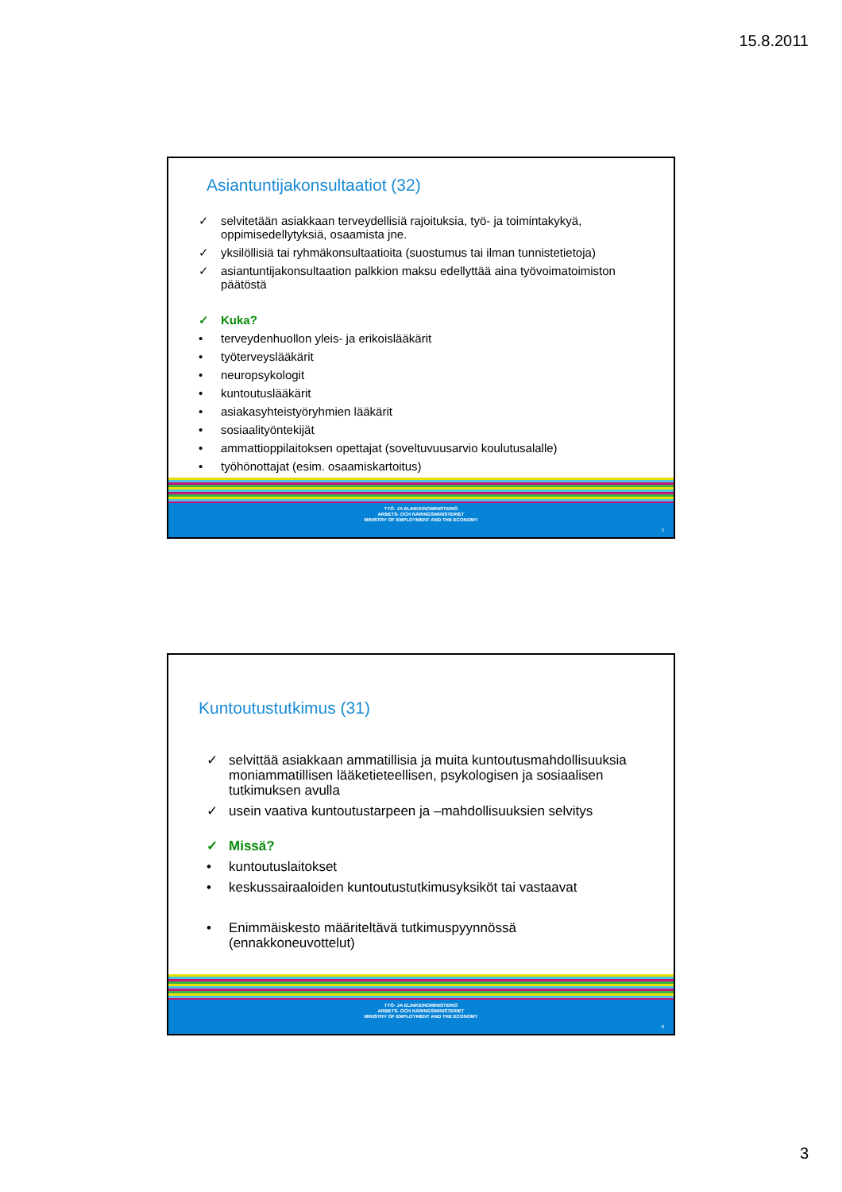15.8.2011
Asiantuntijakonsultaatiot (32)
✓ selvitetään asiakkaan terveydellisiä rajoituksia, työ- ja toimintakykyä, oppimisedellytyksiä, osaamista jne.
✓ yksilöllisiä tai ryhmäkonsultaatioita (suostumus tai ilman tunnistetietoja)
✓ asiantuntijakonsultaation palkkion maksu edellyttää aina työvoimatoimiston päätöstä
✓ Kuka?
• terveydenhuollon yleis- ja erikoislääkärit
• työterveyslääkärit
• neuropsykologit
• kuntoutuslääkärit
• asiakasyhteistyöryhmien lääkärit
• sosiaalityöntekijät
• ammattioppilaitoksen opettajat (soveltuvuusarvio koulutusalalle)
• työhönottajat (esim. osaamiskartoitus)
TYÖ- JA ELINKEINOMINISTERIÖ
ARBETS- OCH NÄRINGSMINISTERIET
MINISTRY OF EMPLOYMENT AND THE ECONOMY
5
Kuntoutustutkimus (31)
✓ selvittää asiakkaan ammatillisia ja muita kuntoutusmahdollisuuksia moniammatillisen lääketieteellisen, psykologisen ja sosiaalisen tutkimuksen avulla
✓ usein vaativa kuntoutustarpeen ja –mahdollisuuksien selvitys
✓ Missä?
• kuntoutuslaitokset
• keskussairaaloiden kuntoutustutkimusyksiköt tai vastaavat
• Enimmäiskesto määriteltävä tutkimuspyynnössä (ennakkoneuvottelut)
TYÖ- JA ELINKEINOMINISTERIÖ
ARBETS- OCH NÄRINGSMINISTERIET
MINISTRY OF EMPLOYMENT AND THE ECONOMY
6
3